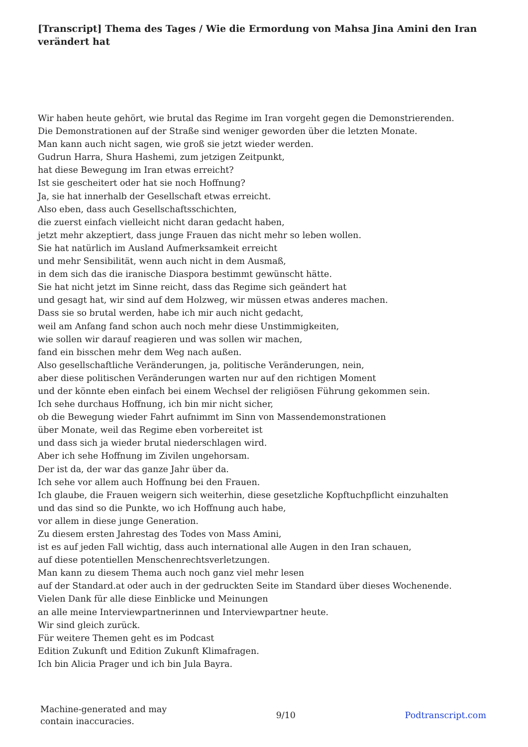[Transcript] Thema des Tages / Wie die Ermordung von Mahsa Jina Amini den Iran verändert hat
Wir haben heute gehört, wie brutal das Regime im Iran vorgeht gegen die Demonstrierenden. Die Demonstrationen auf der Straße sind weniger geworden über die letzten Monate. Man kann auch nicht sagen, wie groß sie jetzt wieder werden. Gudrun Harra, Shura Hashemi, zum jetzigen Zeitpunkt, hat diese Bewegung im Iran etwas erreicht? Ist sie gescheitert oder hat sie noch Hoffnung? Ja, sie hat innerhalb der Gesellschaft etwas erreicht. Also eben, dass auch Gesellschaftsschichten, die zuerst einfach vielleicht nicht daran gedacht haben, jetzt mehr akzeptiert, dass junge Frauen das nicht mehr so leben wollen. Sie hat natürlich im Ausland Aufmerksamkeit erreicht und mehr Sensibilität, wenn auch nicht in dem Ausmaß, in dem sich das die iranische Diaspora bestimmt gewünscht hätte. Sie hat nicht jetzt im Sinne reicht, dass das Regime sich geändert hat und gesagt hat, wir sind auf dem Holzweg, wir müssen etwas anderes machen. Dass sie so brutal werden, habe ich mir auch nicht gedacht, weil am Anfang fand schon auch noch mehr diese Unstimmigkeiten, wie sollen wir darauf reagieren und was sollen wir machen, fand ein bisschen mehr dem Weg nach außen. Also gesellschaftliche Veränderungen, ja, politische Veränderungen, nein, aber diese politischen Veränderungen warten nur auf den richtigen Moment und der könnte eben einfach bei einem Wechsel der religiösen Führung gekommen sein. Ich sehe durchaus Hoffnung, ich bin mir nicht sicher, ob die Bewegung wieder Fahrt aufnimmt im Sinn von Massendemonstrationen über Monate, weil das Regime eben vorbereitet ist und dass sich ja wieder brutal niederschlagen wird. Aber ich sehe Hoffnung im Zivilen ungehorsam. Der ist da, der war das ganze Jahr über da. Ich sehe vor allem auch Hoffnung bei den Frauen. Ich glaube, die Frauen weigern sich weiterhin, diese gesetzliche Kopftuchpflicht einzuhalten und das sind so die Punkte, wo ich Hoffnung auch habe, vor allem in diese junge Generation. Zu diesem ersten Jahrestag des Todes von Mass Amini, ist es auf jeden Fall wichtig, dass auch international alle Augen in den Iran schauen, auf diese potentiellen Menschenrechtsverletzungen. Man kann zu diesem Thema auch noch ganz viel mehr lesen auf der Standard.at oder auch in der gedruckten Seite im Standard über dieses Wochenende. Vielen Dank für alle diese Einblicke und Meinungen an alle meine Interviewpartnerinnen und Interviewpartner heute. Wir sind gleich zurück. Für weitere Themen geht es im Podcast Edition Zukunft und Edition Zukunft Klimafragen. Ich bin Alicia Prager und ich bin Jula Bayra.
Machine-generated and may
contain inaccuracies.
9/10 Podtranscript.com